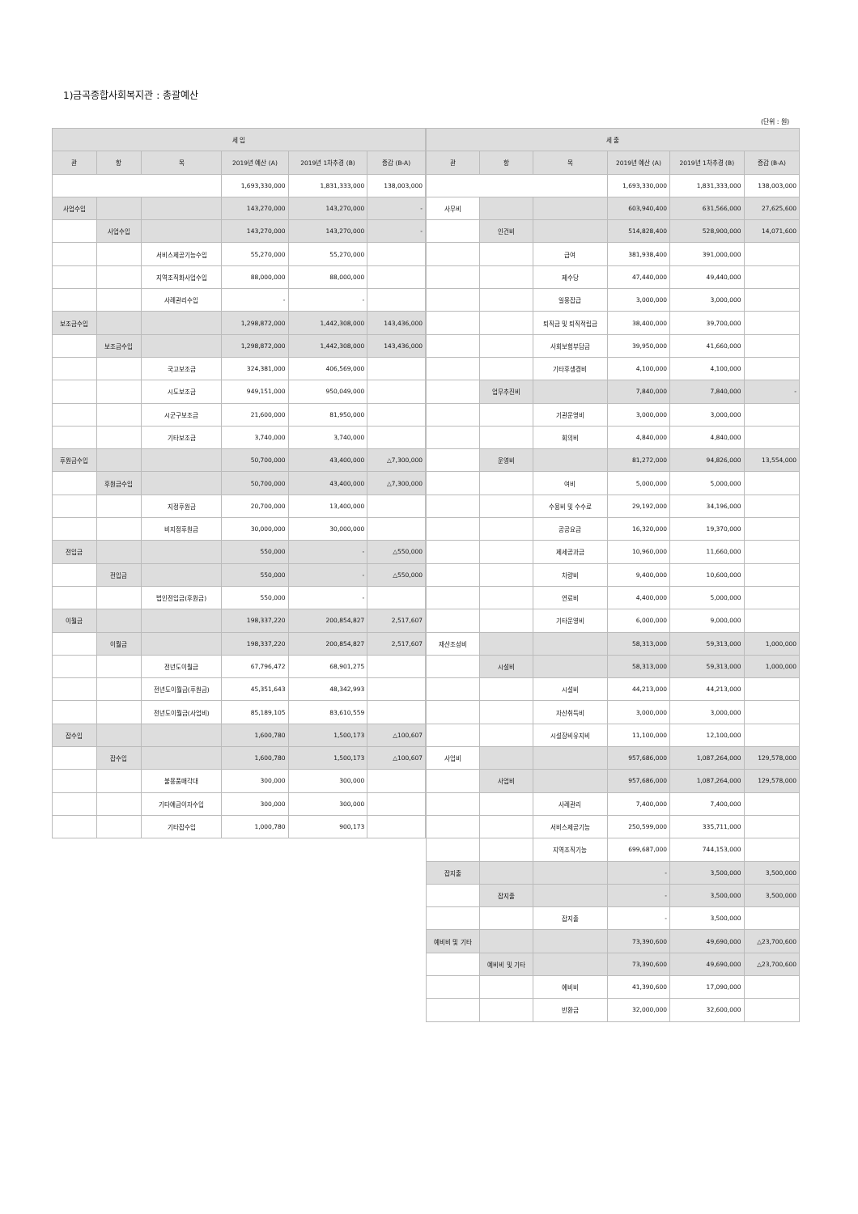1)금곡종합사회복지관 : 총괄예산
(단위 : 원)
| 세 입 | | | | | |
| --- | --- | --- | --- | --- | --- |
| 관 | 항 | 목 | 2019년 예산 (A) | 2019년 1차추경 (B) | 증감 (B-A) |
| | | | 1,693,330,000 | 1,831,333,000 | 138,003,000 |
| 사업수입 | | | 143,270,000 | 143,270,000 | - |
| | 사업수입 | | 143,270,000 | 143,270,000 | - |
| | | 서비스제공기능수입 | 55,270,000 | 55,270,000 | |
| | | 지역조직화사업수입 | 88,000,000 | 88,000,000 | |
| | | 사례관리수입 | - | - | |
| 보조금수입 | | | 1,298,872,000 | 1,442,308,000 | 143,436,000 |
| | 보조금수입 | | 1,298,872,000 | 1,442,308,000 | 143,436,000 |
| | | 국고보조금 | 324,381,000 | 406,569,000 | |
| | | 시도보조금 | 949,151,000 | 950,049,000 | |
| | | 시군구보조금 | 21,600,000 | 81,950,000 | |
| | | 기타보조금 | 3,740,000 | 3,740,000 | |
| 후원금수입 | | | 50,700,000 | 43,400,000 | △7,300,000 |
| | 후원금수입 | | 50,700,000 | 43,400,000 | △7,300,000 |
| | | 지정후원금 | 20,700,000 | 13,400,000 | |
| | | 비지정후원금 | 30,000,000 | 30,000,000 | |
| 전입금 | | | 550,000 | - | △550,000 |
| | 전입금 | | 550,000 | - | △550,000 |
| | | 법인전입금(후원금) | 550,000 | - | |
| 이월금 | | | 198,337,220 | 200,854,827 | 2,517,607 |
| | 이월금 | | 198,337,220 | 200,854,827 | 2,517,607 |
| | | 전년도이월금 | 67,796,472 | 68,901,275 | |
| | | 전년도이월금(후원금) | 45,351,643 | 48,342,993 | |
| | | 전년도이월금(사업비) | 85,189,105 | 83,610,559 | |
| 잡수입 | | | 1,600,780 | 1,500,173 | △100,607 |
| | 잡수입 | | 1,600,780 | 1,500,173 | △100,607 |
| | | 불용품매각대 | 300,000 | 300,000 | |
| | | 기타예금이자수입 | 300,000 | 300,000 | |
| | | 기타잡수입 | 1,000,780 | 900,173 | |
| 세 출 | | | | | |
| --- | --- | --- | --- | --- | --- |
| 관 | 항 | 목 | 2019년 예산 (A) | 2019년 1차추경 (B) | 증감 (B-A) |
| | | | 1,693,330,000 | 1,831,333,000 | 138,003,000 |
| 사무비 | | | 603,940,400 | 631,566,000 | 27,625,600 |
| | 인건비 | | 514,828,400 | 528,900,000 | 14,071,600 |
| | | 급여 | 381,938,400 | 391,000,000 | |
| | | 제수당 | 47,440,000 | 49,440,000 | |
| | | 일용잡급 | 3,000,000 | 3,000,000 | |
| | | 퇴직금 및 퇴직적립금 | 38,400,000 | 39,700,000 | |
| | | 사회보험부담금 | 39,950,000 | 41,660,000 | |
| | | 기타후생경비 | 4,100,000 | 4,100,000 | |
| | 업무추진비 | | 7,840,000 | 7,840,000 | - |
| | | 기관운영비 | 3,000,000 | 3,000,000 | |
| | | 회의비 | 4,840,000 | 4,840,000 | |
| | 운영비 | | 81,272,000 | 94,826,000 | 13,554,000 |
| | | 여비 | 5,000,000 | 5,000,000 | |
| | | 수용비 및 수수료 | 29,192,000 | 34,196,000 | |
| | | 공공요금 | 16,320,000 | 19,370,000 | |
| | | 제세공과금 | 10,960,000 | 11,660,000 | |
| | | 차량비 | 9,400,000 | 10,600,000 | |
| | | 연료비 | 4,400,000 | 5,000,000 | |
| | | 기타운영비 | 6,000,000 | 9,000,000 | |
| 재산조성비 | | | 58,313,000 | 59,313,000 | 1,000,000 |
| | 시설비 | | 58,313,000 | 59,313,000 | 1,000,000 |
| | | 시설비 | 44,213,000 | 44,213,000 | |
| | | 자산취득비 | 3,000,000 | 3,000,000 | |
| | | 시설장비유지비 | 11,100,000 | 12,100,000 | |
| 사업비 | | | 957,686,000 | 1,087,264,000 | 129,578,000 |
| | 사업비 | | 957,686,000 | 1,087,264,000 | 129,578,000 |
| | | 사례관리 | 7,400,000 | 7,400,000 | |
| | | 서비스제공기능 | 250,599,000 | 335,711,000 | |
| | | 지역조직기능 | 699,687,000 | 744,153,000 | |
| 잡지출 | | | - | 3,500,000 | 3,500,000 |
| | 잡지출 | | - | 3,500,000 | 3,500,000 |
| | | 잡지출 | - | 3,500,000 | |
| 예비비 및 기타 | | | 73,390,600 | 49,690,000 | △23,700,600 |
| | 예비비 및 기타 | | 73,390,600 | 49,690,000 | △23,700,600 |
| | | 예비비 | 41,390,600 | 17,090,000 | |
| | | 반환금 | 32,000,000 | 32,600,000 | |